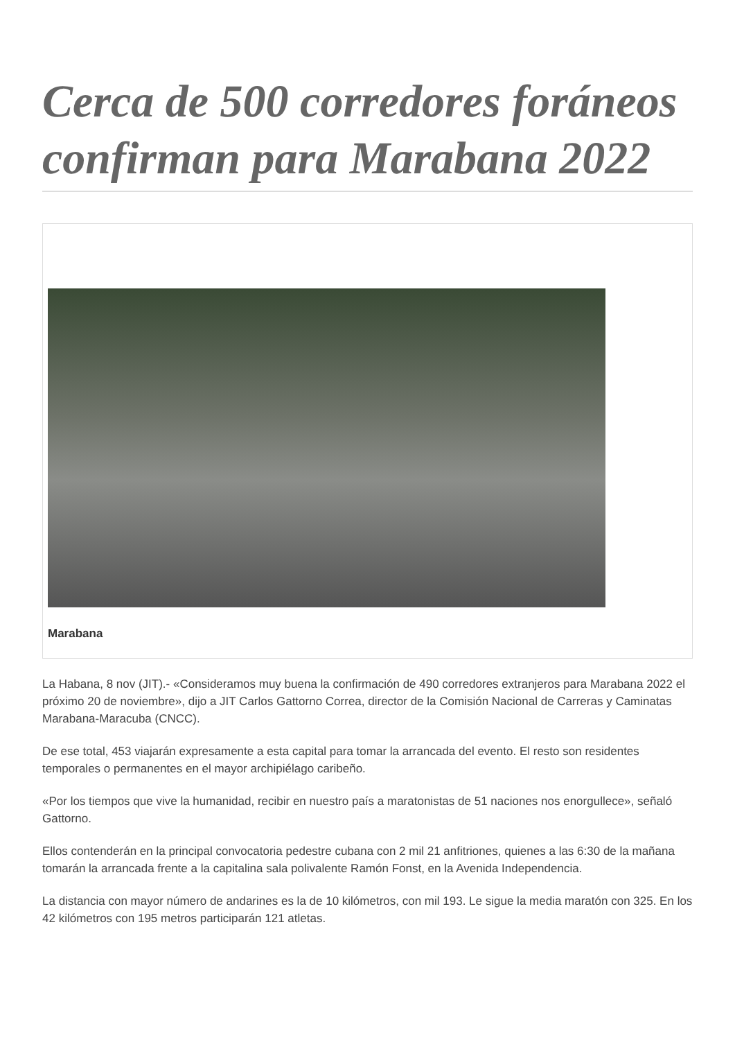Cerca de 500 corredores foráneos confirman para Marabana 2022
Marabana
La Habana, 8 nov (JIT).- «Consideramos muy buena la confirmación de 490 corredores extranjeros para Marabana 2022 el próximo 20 de noviembre», dijo a JIT Carlos Gattorno Correa, director de la Comisión Nacional de Carreras y Caminatas Marabana-Maracuba (CNCC).
De ese total, 453 viajarán expresamente a esta capital para tomar la arrancada del evento. El resto son residentes temporales o permanentes en el mayor archipiélago caribeño.
«Por los tiempos que vive la humanidad, recibir en nuestro país a maratonistas de 51 naciones nos enorgullece», señaló Gattorno.
Ellos contenderán en la principal convocatoria pedestre cubana con 2 mil 21 anfitriones, quienes a las 6:30 de la mañana tomarán la arrancada frente a la capitalina sala polivalente Ramón Fonst, en la Avenida Independencia.
La distancia con mayor número de andarines es la de 10 kilómetros, con mil 193. Le sigue la media maratón con 325. En los 42 kilómetros con 195 metros participarán 121 atletas.